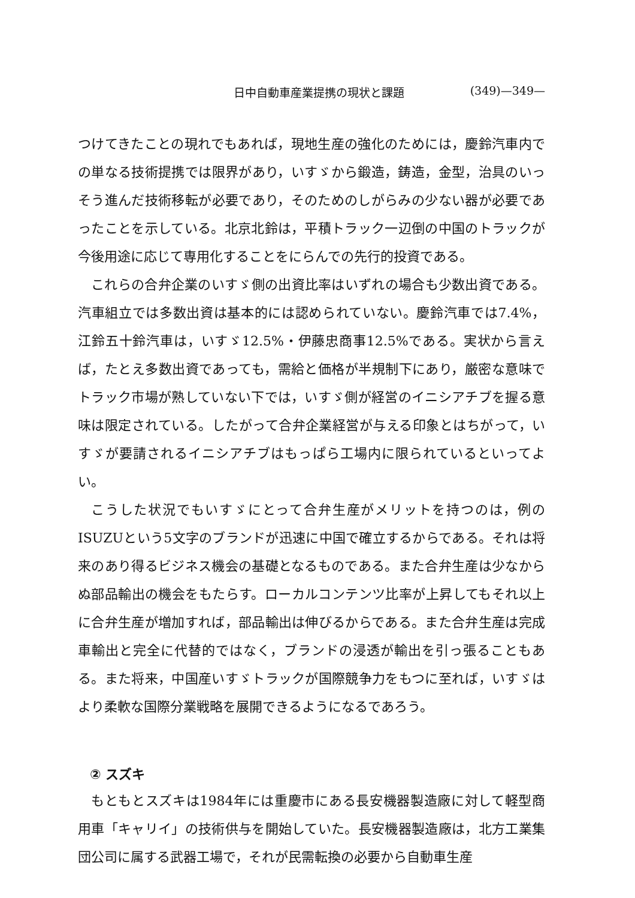日中自動車産業提携の現状と課題 (349)—349—
つけてきたことの現れでもあれば，現地生産の強化のためには，慶鈴汽車内での単なる技術提携では限界があり，いすゞから鍛造，鋳造，金型，治具のいっそう進んだ技術移転が必要であり，そのためのしがらみの少ない器が必要であったことを示している。北京北鈴は，平積トラック一辺倒の中国のトラックが今後用途に応じて専用化することをにらんでの先行的投資である。
これらの合弁企業のいすゞ側の出資比率はいずれの場合も少数出資である。汽車組立では多数出資は基本的には認められていない。慶鈴汽車では7.4%，江鈴五十鈴汽車は，いすゞ12.5%・伊藤忠商事12.5%である。実状から言えば，たとえ多数出資であっても，需給と価格が半規制下にあり，厳密な意味でトラック市場が熟していない下では，いすゞ側が経営のイニシアチブを握る意味は限定されている。したがって合弁企業経営が与える印象とはちがって，いすゞが要請されるイニシアチブはもっぱら工場内に限られているといってよい。
こうした状況でもいすゞにとって合弁生産がメリットを持つのは，例のISUZUという5文字のブランドが迅速に中国で確立するからである。それは将来のあり得るビジネス機会の基礎となるものである。また合弁生産は少なからぬ部品輸出の機会をもたらす。ローカルコンテンツ比率が上昇してもそれ以上に合弁生産が増加すれば，部品輸出は伸びるからである。また合弁生産は完成車輸出と完全に代替的ではなく，ブランドの浸透が輸出を引っ張ることもある。また将来，中国産いすゞトラックが国際競争力をもつに至れば，いすゞはより柔軟な国際分業戦略を展開できるようになるであろう。
② スズキ
もともとスズキは1984年には重慶市にある長安機器製造廠に対して軽型商用車「キャリイ」の技術供与を開始していた。長安機器製造廠は，北方工業集団公司に属する武器工場で，それが民需転換の必要から自動車生産